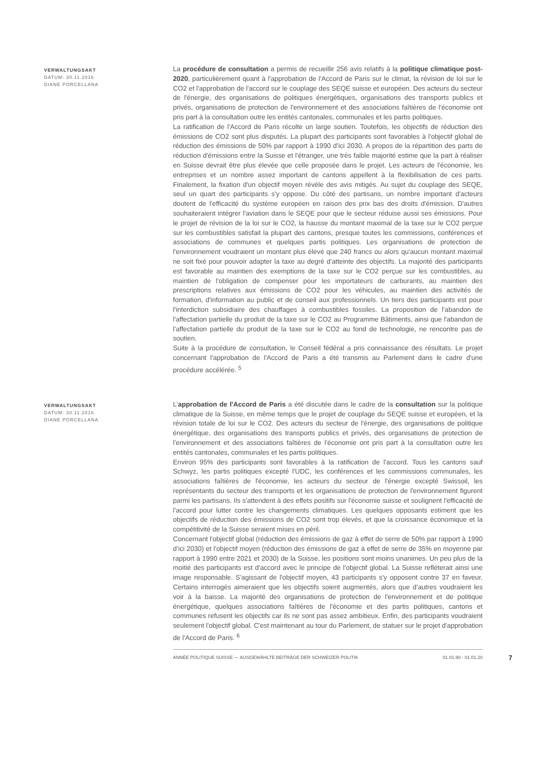VERWALTUNGSAKT
DATUM: 30.11.2016
DIANE PORCELLANA
La procédure de consultation a permis de recueillir 256 avis relatifs à la politique climatique post-2020, particulièrement quant à l'approbation de l'Accord de Paris sur le climat, la révision de loi sur le CO2 et l'approbation de l'accord sur le couplage des SEQE suisse et européen. Des acteurs du secteur de l'énergie, des organisations de politiques énergétiques, organisations des transports publics et privés, organisations de protection de l'environnement et des associations faîtières de l'économie ont pris part à la consultation outre les entités cantonales, communales et les partis politiques.
La ratification de l'Accord de Paris récolte un large soutien. Toutefois, les objectifs de réduction des émissions de CO2 sont plus disputés. La plupart des participants sont favorables à l'objectif global de réduction des émissions de 50% par rapport à 1990 d’ici 2030. A propos de la répartition des parts de réduction d'émissions entre la Suisse et l'étranger, une très faible majorité estime que la part à réaliser en Suisse devrait être plus élevée que celle proposée dans le projet. Les acteurs de l'économie, les entreprises et un nombre assez important de cantons appellent à la flexibilisation de ces parts. Finalement, la fixation d'un objectif moyen révèle des avis mitigés. Au sujet du couplage des SEQE, seul un quart des participants s'y oppose. Du côté des partisans, un nombre important d'acteurs doutent de l'efficacité du système européen en raison des prix bas des droits d'émission. D'autres souhaiteraient intégrer l'aviation dans le SEQE pour que le secteur réduise aussi ses émissions. Pour le projet de révision de la loi sur le CO2, la hausse du montant maximal de la taxe sur le CO2 perçue sur les combustibles satisfait la plupart des cantons, presque toutes les commissions, conférences et associations de communes et quelques partis politiques. Les organisations de protection de l'environnement voudraient un montant plus élevé que 240 francs ou alors qu'aucun montant maximal ne soit fixé pour pouvoir adapter la taxe au degré d'atteinte des objectifs. La majorité des participants est favorable au maintien des exemptions de la taxe sur le CO2 perçue sur les combustibles, au maintien de l'obligation de compenser pour les importateurs de carburants, au maintien des prescriptions relatives aux émissions de CO2 pour les véhicules, au maintien des activités de formation, d'information au public et de conseil aux professionnels. Un tiers des participants est pour l'interdiction subsidiaire des chauffages à combustibles fossiles. La proposition de l'abandon de l'affectation partielle du produit de la taxe sur le CO2 au Programme Bâtiments, ainsi que l'abandon de l'affectation partielle du produit de la taxe sur le CO2 au fond de technologie, ne rencontre pas de soutien.
Suite à la procédure de consultation, le Conseil fédéral a pris connaissance des résultats. Le projet concernant l'approbation de l'Accord de Paris a été transmis au Parlement dans le cadre d'une procédure accélérée. <sup>5</sup>
VERWALTUNGSAKT
DATUM: 30.11.2016
DIANE PORCELLANA
L'approbation de l'Accord de Paris a été discutée dans le cadre de la consultation sur la politique climatique de la Suisse, en même temps que le projet de couplage du SEQE suisse et européen, et la révision totale de loi sur le CO2. Des acteurs du secteur de l'énergie, des organisations de politique énergétique, des organisations des transports publics et privés, des organisations de protection de l'environnement et des associations faîtières de l'économie ont pris part à la consultation outre les entités cantonales, communales et les partis politiques.
Environ 95% des participants sont favorables à la ratification de l'accord. Tous les cantons sauf Schwyz, les partis politiques excepté l'UDC, les conférences et les commissions communales, les associations faîtières de l'économie, les acteurs du secteur de l'énergie excepté Swissoil, les représentants du secteur des transports et les organisations de protection de l'environnement figurent parmi les partisans. Ils s'attendent à des effets positifs sur l'économie suisse et soulignent l'efficacité de l'accord pour lutter contre les changements climatiques. Les quelques opposants estiment que les objectifs de réduction des émissions de CO2 sont trop élevés, et que la croissance économique et la compétitivité de la Suisse seraient mises en péril.
Concernant l'objectif global (réduction des émissions de gaz à effet de serre de 50% par rapport à 1990 d’ici 2030) et l'objectif moyen (réduction des émissions de gaz à effet de serre de 35% en moyenne par rapport à 1990 entre 2021 et 2030) de la Suisse, les positions sont moins unanimes. Un peu plus de la moitié des participants est d'accord avec le principe de l'objectif global. La Suisse refléterait ainsi une image responsable. S'agissant de l'objectif moyen, 43 participants s'y opposent contre 37 en faveur. Certains interrogés aimeraient que les objectifs soient augmentés, alors que d'autres voudraient les voir à la baisse. La majorité des organisations de protection de l'environnement et de politique énergétique, quelques associations faîtières de l'économie et des partis politiques, cantons et communes refusent les objectifs car ils ne sont pas assez ambitieux. Enfin, des participants voudraient seulement l'objectif global. C'est maintenant au tour du Parlement, de statuer sur le projet d'approbation de l'Accord de Paris. <sup>6</sup>
ANNÉE POLITIQUE SUISSE — AUSGEWÄHLTE BEITRÄGE DER SCHWEIZER POLITIK 01.01.90 - 01.01.20 7